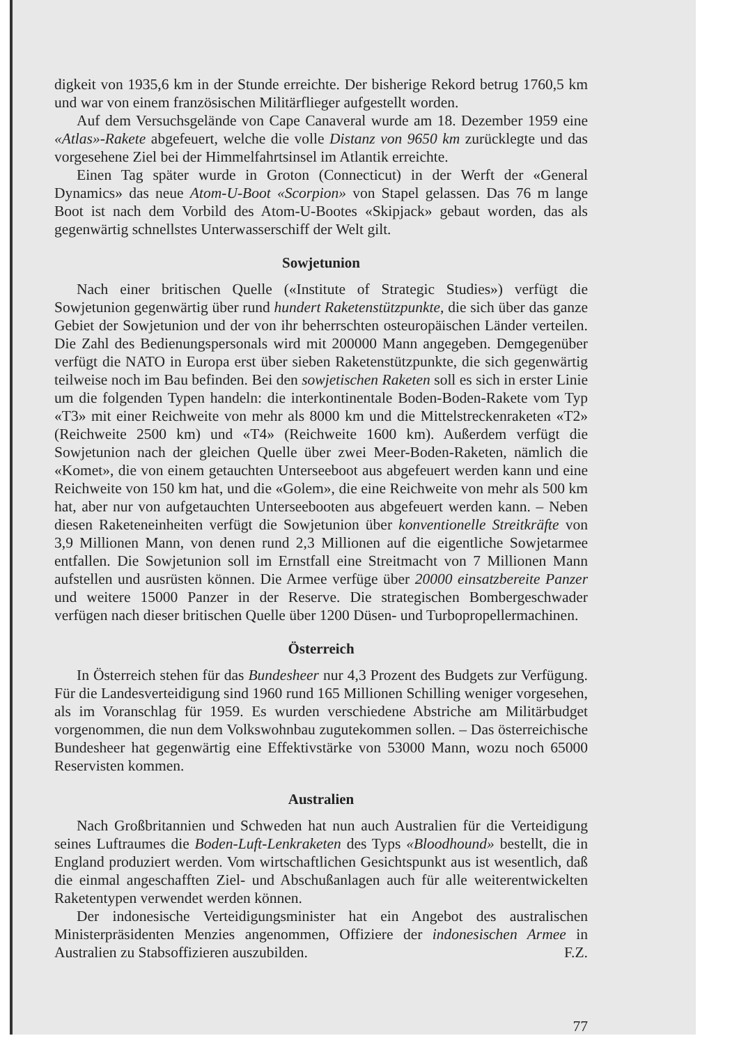digkeit von 1935,6 km in der Stunde erreichte. Der bisherige Rekord betrug 1760,5 km und war von einem französischen Militärflieger aufgestellt worden.
Auf dem Versuchsgelände von Cape Canaveral wurde am 18. Dezember 1959 eine «Atlas»-Rakete abgefeuert, welche die volle Distanz von 9650 km zurücklegte und das vorgesehene Ziel bei der Himmelfahrtsinsel im Atlantik erreichte.
Einen Tag später wurde in Groton (Connecticut) in der Werft der «General Dynamics» das neue Atom-U-Boot «Scorpion» von Stapel gelassen. Das 76 m lange Boot ist nach dem Vorbild des Atom-U-Bootes «Skipjack» gebaut worden, das als gegenwärtig schnellstes Unterwasserschiff der Welt gilt.
Sowjetunion
Nach einer britischen Quelle («Institute of Strategic Studies») verfügt die Sowjetunion gegenwärtig über rund hundert Raketenstützpunkte, die sich über das ganze Gebiet der Sowjetunion und der von ihr beherrschten osteuropäischen Länder verteilen. Die Zahl des Bedienungspersonals wird mit 200000 Mann angegeben. Demgegenüber verfügt die NATO in Europa erst über sieben Raketenstützpunkte, die sich gegenwärtig teilweise noch im Bau befinden. Bei den sowjetischen Raketen soll es sich in erster Linie um die folgenden Typen handeln: die interkontinentale Boden-Boden-Rakete vom Typ «T3» mit einer Reichweite von mehr als 8000 km und die Mittelstreckenraketen «T2» (Reichweite 2500 km) und «T4» (Reichweite 1600 km). Außerdem verfügt die Sowjetunion nach der gleichen Quelle über zwei Meer-Boden-Raketen, nämlich die «Komet», die von einem getauchten Unterseeboot aus abgefeuert werden kann und eine Reichweite von 150 km hat, und die «Golem», die eine Reichweite von mehr als 500 km hat, aber nur von aufgetauchten Unterseebooten aus abgefeuert werden kann. – Neben diesen Raketeneinheiten verfügt die Sowjetunion über konventionelle Streitkräfte von 3,9 Millionen Mann, von denen rund 2,3 Millionen auf die eigentliche Sowjetarmee entfallen. Die Sowjetunion soll im Ernstfall eine Streitmacht von 7 Millionen Mann aufstellen und ausrüsten können. Die Armee verfüge über 20000 einsatzbereite Panzer und weitere 15000 Panzer in der Reserve. Die strategischen Bombergeschwader verfügen nach dieser britischen Quelle über 1200 Düsen- und Turbopropellermachinen.
Österreich
In Österreich stehen für das Bundesheer nur 4,3 Prozent des Budgets zur Verfügung. Für die Landesverteidigung sind 1960 rund 165 Millionen Schilling weniger vorgesehen, als im Voranschlag für 1959. Es wurden verschiedene Abstriche am Militärbudget vorgenommen, die nun dem Volkswohnbau zugutekommen sollen. – Das österreichische Bundesheer hat gegenwärtig eine Effektivstärke von 53000 Mann, wozu noch 65000 Reservisten kommen.
Australien
Nach Großbritannien und Schweden hat nun auch Australien für die Verteidigung seines Luftraumes die Boden-Luft-Lenkraketen des Typs «Bloodhound» bestellt, die in England produziert werden. Vom wirtschaftlichen Gesichtspunkt aus ist wesentlich, daß die einmal angeschafften Ziel- und Abschußanlagen auch für alle weiterentwickelten Raketentypen verwendet werden können.
Der indonesische Verteidigungsminister hat ein Angebot des australischen Ministerpräsidenten Menzies angenommen, Offiziere der indonesischen Armee in Australien zu Stabsoffizieren auszubilden. F.Z.
77